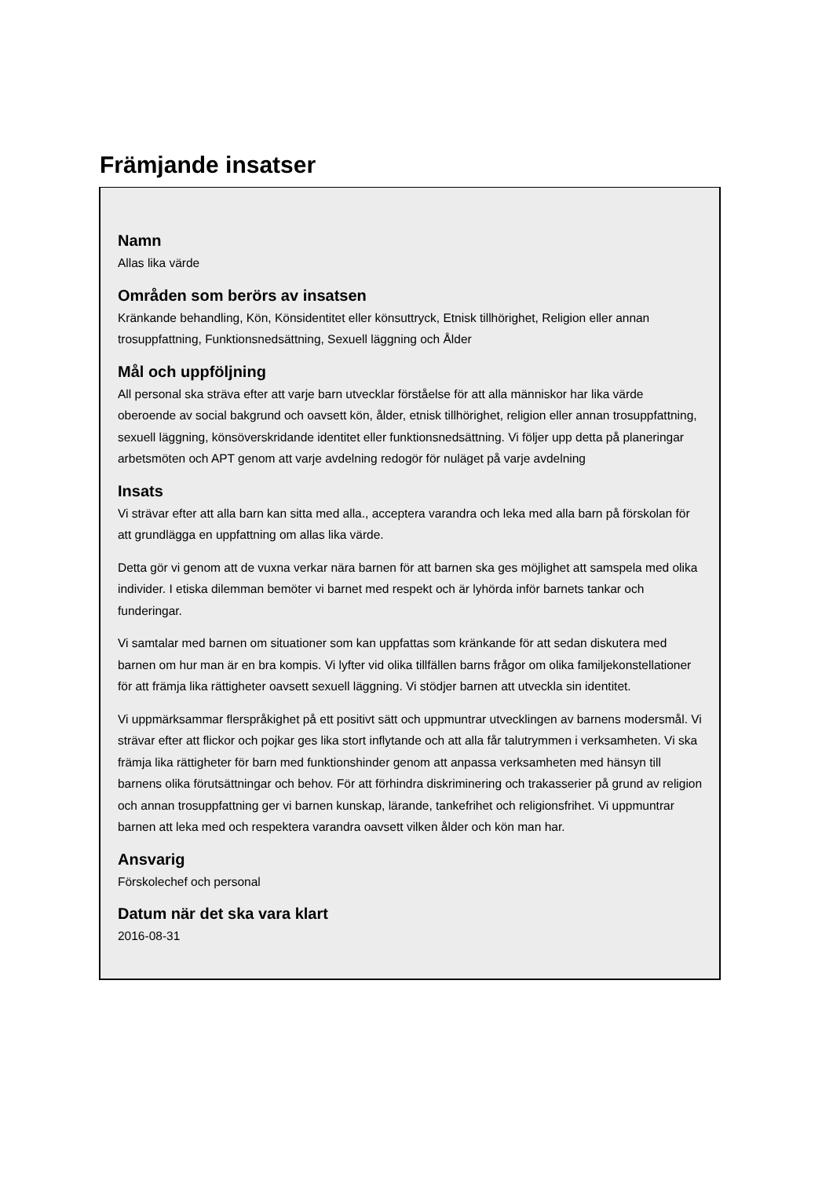Främjande insatser
Namn
Allas lika värde
Områden som berörs av insatsen
Kränkande behandling, Kön, Könsidentitet eller könsuttryck, Etnisk tillhörighet, Religion eller annan trosuppfattning, Funktionsnedsättning, Sexuell läggning och Ålder
Mål och uppföljning
All personal ska sträva efter att varje barn utvecklar förståelse för att alla människor har lika värde oberoende av social bakgrund och oavsett kön, ålder, etnisk tillhörighet, religion eller annan trosuppfattning, sexuell läggning, könsöverskridande identitet eller funktionsnedsättning. Vi följer upp detta på planeringar arbetsmöten och APT genom att varje avdelning redogör för nuläget på varje avdelning
Insats
Vi strävar efter att alla barn kan sitta med alla., acceptera varandra och leka med alla barn på förskolan för att grundlägga en uppfattning om allas lika värde.
Detta gör vi genom att de vuxna verkar nära barnen för att barnen ska ges möjlighet att samspela med olika individer. I etiska dilemman bemöter vi barnet med respekt och är lyhörda inför barnets tankar och funderingar.
Vi samtalar med barnen om situationer som kan uppfattas som kränkande för att sedan diskutera med barnen om hur man är en bra kompis. Vi lyfter vid olika tillfällen barns frågor om olika familjekonstellationer för att främja lika rättigheter oavsett sexuell läggning. Vi stödjer barnen att utveckla sin identitet.
Vi uppmärksammar flerspråkighet på ett positivt sätt och uppmuntrar utvecklingen av barnens modersmål. Vi strävar efter att flickor och pojkar ges lika stort inflytande och att alla får talutrymmen i verksamheten. Vi ska främja lika rättigheter för barn med funktionshinder genom att anpassa verksamheten med hänsyn till barnens olika förutsättningar och behov. För att förhindra diskriminering och trakasserier på grund av religion och annan trosuppfattning ger vi barnen kunskap, lärande, tankefrihet och religionsfrihet. Vi uppmuntrar barnen att leka med och respektera varandra oavsett vilken ålder och kön man har.
Ansvarig
Förskolechef och personal
Datum när det ska vara klart
2016-08-31